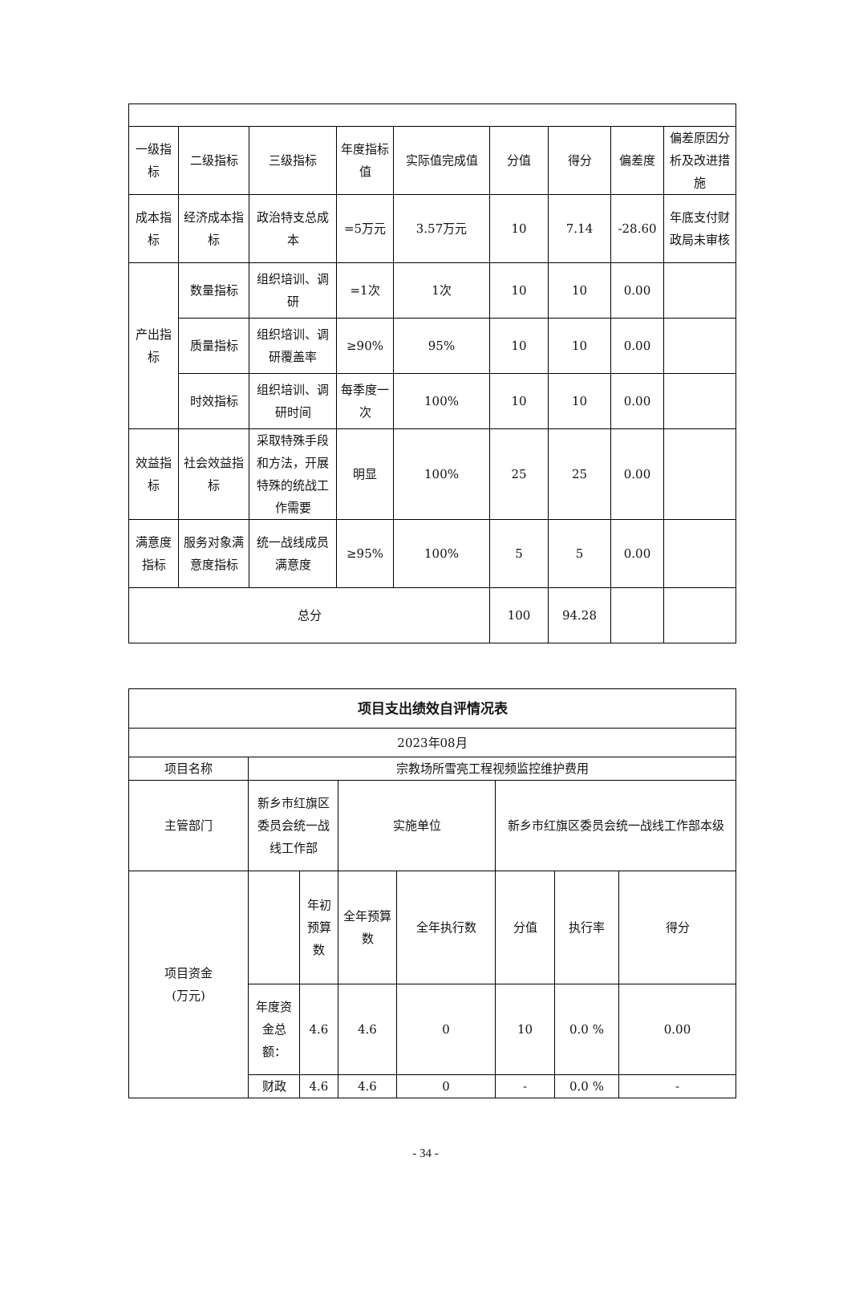| 一级指标 | 二级指标 | 三级指标 | 年度指标值 | 实际值完成值 | 分值 | 得分 | 偏差度 | 偏差原因分析及改进措施 |
| --- | --- | --- | --- | --- | --- | --- | --- | --- |
| 成本指标 | 经济成本指标 | 政治特支总成本 | =5万元 | 3.57万元 | 10 | 7.14 | -28.60 | 年底支付财政局未审核 |
| 产出指标 | 数量指标 | 组织培训、调研 | =1次 | 1次 | 10 | 10 | 0.00 | |
| | 质量指标 | 组织培训、调研覆盖率 | ≥90% | 95% | 10 | 10 | 0.00 | |
| | 时效指标 | 组织培训、调研时间 | 每季度一次 | 100% | 10 | 10 | 0.00 | |
| 效益指标 | 社会效益指标 | 采取特殊手段和方法，开展特殊的统战工作需要 | 明显 | 100% | 25 | 25 | 0.00 | |
| 满意度指标 | 服务对象满意度指标 | 统一战线成员满意度 | ≥95% | 100% | 5 | 5 | 0.00 | |
| 总分 | | | | | 100 | 94.28 | | |
| 项目支出绩效自评情况表 | | | | | | | |
| 2023年08月 | | | | | | | |
| 项目名称 | 宗教场所雪亮工程视频监控维护费用 | | | | | | |
| 主管部门 | 新乡市红旗区委员会统一战线工作部 | | 实施单位 | | 新乡市红旗区委员会统一战线工作部本级 | | |
| 项目资金 (万元) | | 年初预算数 | 全年预算数 | 全年执行数 | 分值 | 执行率 | 得分 |
| | 年度资金总额： | 4.6 | 4.6 | 0 | 10 | 0.0 % | 0.00 |
| | 财政 | 4.6 | 4.6 | 0 | - | 0.0 % | - |
- 34 -